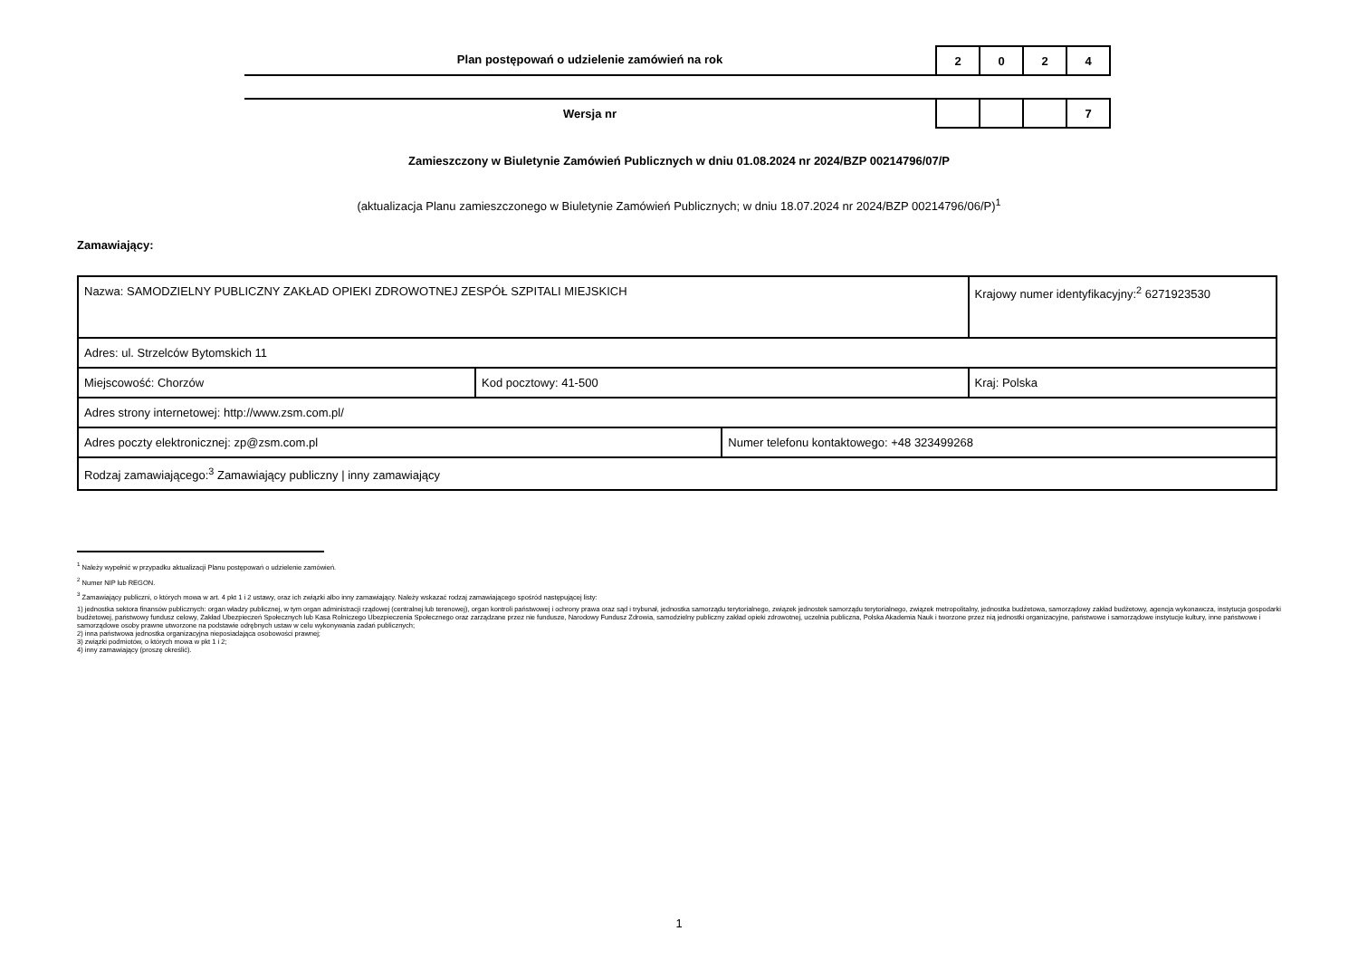Plan postępowań o udzielenie zamówień na rok
| 2 | 0 | 2 | 4 |
Wersja nr
| | | | 7 |
Zamieszczony w Biuletynie Zamówień Publicznych w dniu 01.08.2024 nr 2024/BZP 00214796/07/P
(aktualizacja Planu zamieszczonego w Biuletynie Zamówień Publicznych; w dniu 18.07.2024 nr 2024/BZP 00214796/06/P)<sup>1</sup>
Zamawiający:
| Nazwa: SAMODZIELNY PUBLICZNY ZAKŁAD OPIEKI ZDROWOTNEJ ZESPÓŁ SZPITALI MIEJSKICH | | | Krajowy numer identyfikacyjny:<sup>2</sup> 6271923530 |
| Adres: ul. Strzelców Bytomskich 11 | | | |
| Miejscowość: Chorzów | Kod pocztowy: 41-500 | | Kraj: Polska |
| Adres strony internetowej: http://www.zsm.com.pl/ | | | |
| Adres poczty elektronicznej: zp@zsm.com.pl | | Numer telefonu kontaktowego: +48 323499268 | |
| Rodzaj zamawiającego:<sup>3</sup> Zamawiający publiczny / inny zamawiający | | | |
<sup>1</sup> Należy wypełnić w przypadku aktualizacji Planu postępowań o udzielenie zamówień.
<sup>2</sup> Numer NIP lub REGON.
<sup>3</sup> Zamawiający publiczni, o których mowa w art. 4 pkt 1 i 2 ustawy, oraz ich związki albo inny zamawiający. Należy wskazać rodzaj zamawiającego spośród następującej listy:
1) jednostka sektora finansów publicznych: organ władzy publicznej, w tym organ administracji rządowej (centralnej lub terenowej), organ kontroli państwowej i ochrony prawa oraz sąd i trybunał, jednostka samorządu terytorialnego, związek jednostek samorządu terytorialnego, związek metropolitalny, jednostka budżetowa, samorządowy zakład budżetowy, agencja wykonawcza, instytucja gospodarki budżetowej, państwowy fundusz celowy, Zakład Ubezpieczeń Społecznych lub Kasa Rolniczego Ubezpieczenia Społecznego oraz zarządzane przez nie fundusze, Narodowy Fundusz Zdrowia, samodzielny publiczny zakład opieki zdrowotnej, uczelnia publiczna, Polska Akademia Nauk i tworzone przez nią jednostki organizacyjne, państwowe i samorządowe instytucje kultury, inne państwowe i samorządowe osoby prawne utworzone na podstawie odrębnych ustaw w celu wykonywania zadań publicznych;
2) inna państwowa jednostka organizacyjna nieposiadająca osobowości prawnej;
3) związki podmiotów, o których mowa w pkt 1 i 2;
4) inny zamawiający (proszę określić).
1